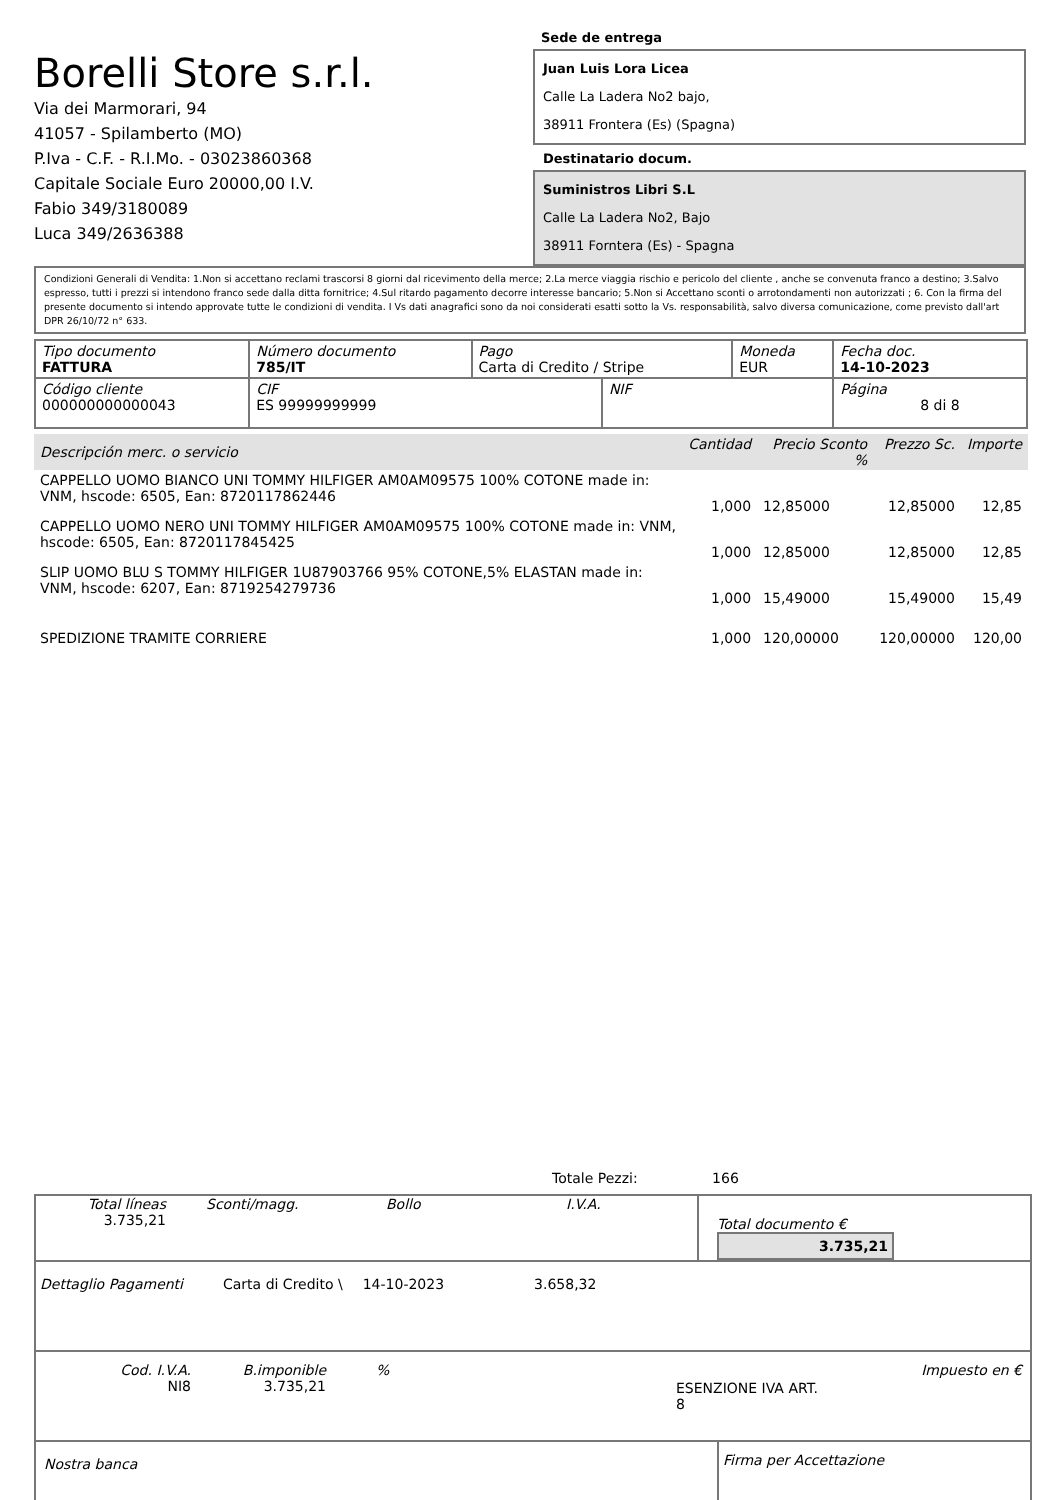Borelli Store s.r.l.
Via dei Marmorari, 94
41057 - Spilamberto (MO)
P.Iva - C.F. - R.I.Mo. - 03023860368
Capitale Sociale Euro 20000,00 I.V.
Fabio 349/3180089
Luca 349/2636388
Sede de entrega
Juan Luis Lora Licea
Calle La Ladera No2 bajo,
38911 Frontera (Es) (Spagna)
Destinatario docum.
Suministros Libri S.L
Calle La Ladera No2, Bajo
38911 Forntera (Es) - Spagna
Condizioni Generali di Vendita: 1.Non si accettano reclami trascorsi 8 giorni dal ricevimento della merce; 2.La merce viaggia rischio e pericolo del cliente , anche se convenuta franco a destino; 3.Salvo espresso, tutti i prezzi si intendono franco sede dalla ditta fornitrice; 4.Sul ritardo pagamento decorre interesse bancario; 5.Non si Accettano sconti o arrotondamenti non autorizzati ; 6. Con la firma del presente documento si intendo approvate tutte le condizioni di vendita. I Vs dati anagrafici sono da noi considerati esatti sotto la Vs. responsabilità, salvo diversa comunicazione, come previsto dall'art DPR 26/10/72 n° 633.
| Tipo documento FATTURA | Número documento 785/IT | Pago Carta di Credito / Stripe | | Moneda EUR | Fecha doc. 14-10-2023 |
| Código cliente 000000000000043 | CIF ES 99999999999 | | NIF | | Página 8 di 8 |
| Descripción merc. o servicio | Cantidad | Precio Sconto % | | Prezzo Sc. | Importe |
| CAPPELLO UOMO BIANCO UNI TOMMY HILFIGER AM0AM09575 100% COTONE made in: VNM, hscode: 6505, Ean: 8720117862446 | 1,000 | 12,85000 | | 12,85000 | 12,85 |
| CAPPELLO UOMO NERO UNI TOMMY HILFIGER AM0AM09575 100% COTONE made in: VNM, hscode: 6505, Ean: 8720117845425 | 1,000 | 12,85000 | | 12,85000 | 12,85 |
| SLIP UOMO BLU S TOMMY HILFIGER 1U87903766 95% COTONE,5% ELASTAN made in: VNM, hscode: 6207, Ean: 8719254279736 | 1,000 | 15,49000 | | 15,49000 | 15,49 |
| SPEDIZIONE TRAMITE CORRIERE | 1,000 | 120,00000 | | 120,00000 | 120,00 |
Totale Pezzi: 166
Total líneas
3.735,21
Sconti/magg. Bollo I.V.A.
Total documento € 3.735,21
Dettaglio Pagamenti Carta di Credito \ 14-10-2023 3.658,32
Cod. I.V.A.
NI8
B.imponible
3.735,21
%
ESENZIONE IVA ART. 8
Impuesto en €
Nostra banca
Firma per Accettazione